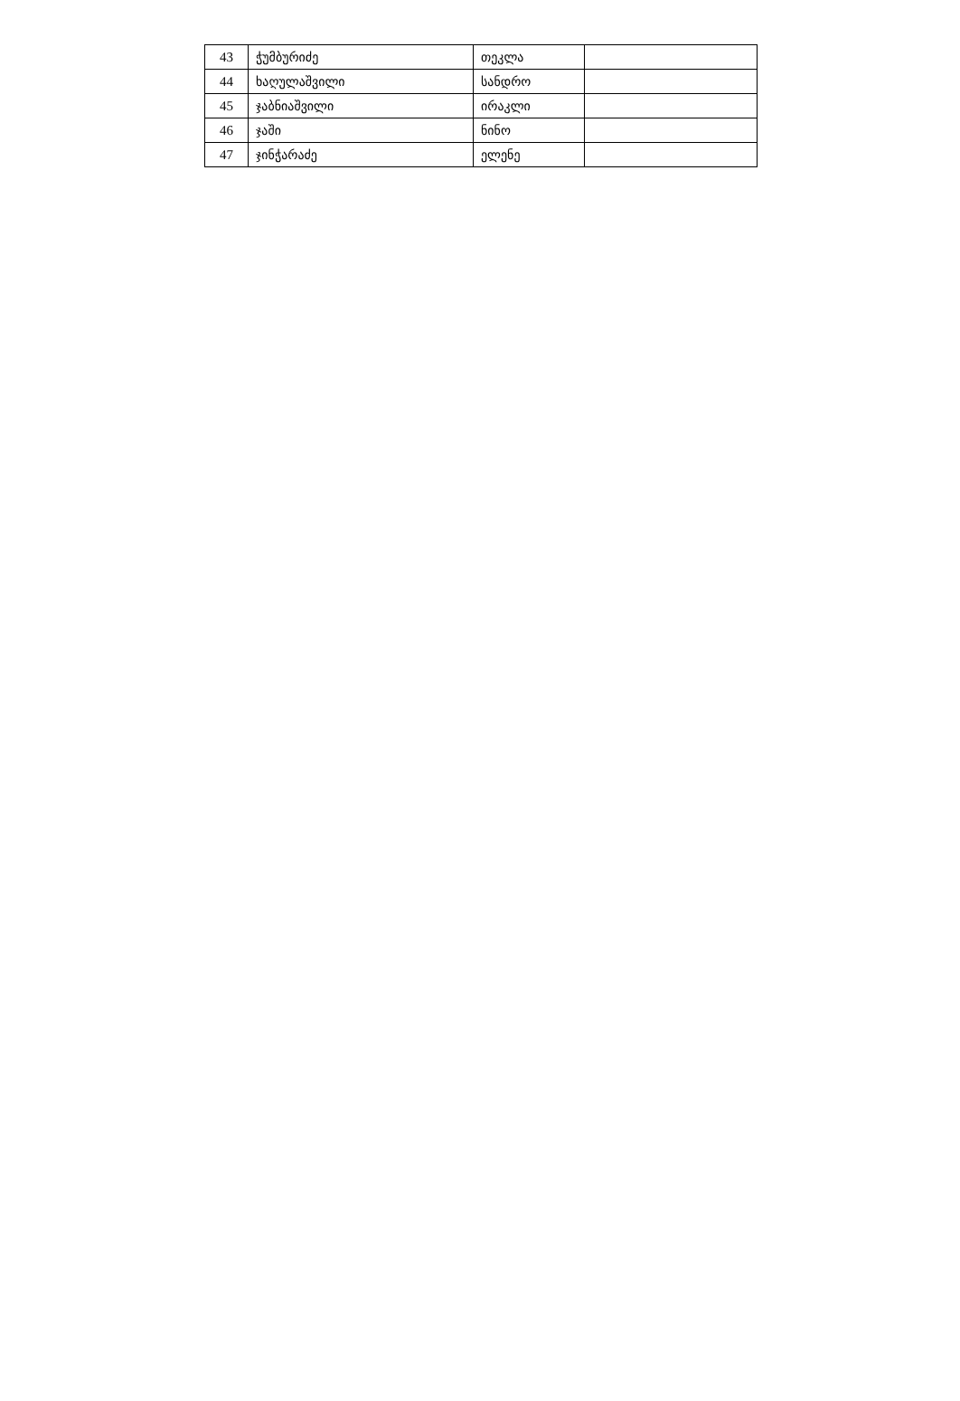| 43 | ჭუმბურიძე | თეკლა | |
| 44 | ხაღულაშვილი | სანდრო | |
| 45 | ჯაბნიაშვილი | ირაკლი | |
| 46 | ჯაში | ნინო | |
| 47 | ჯინჭარაძე | ელენე | |